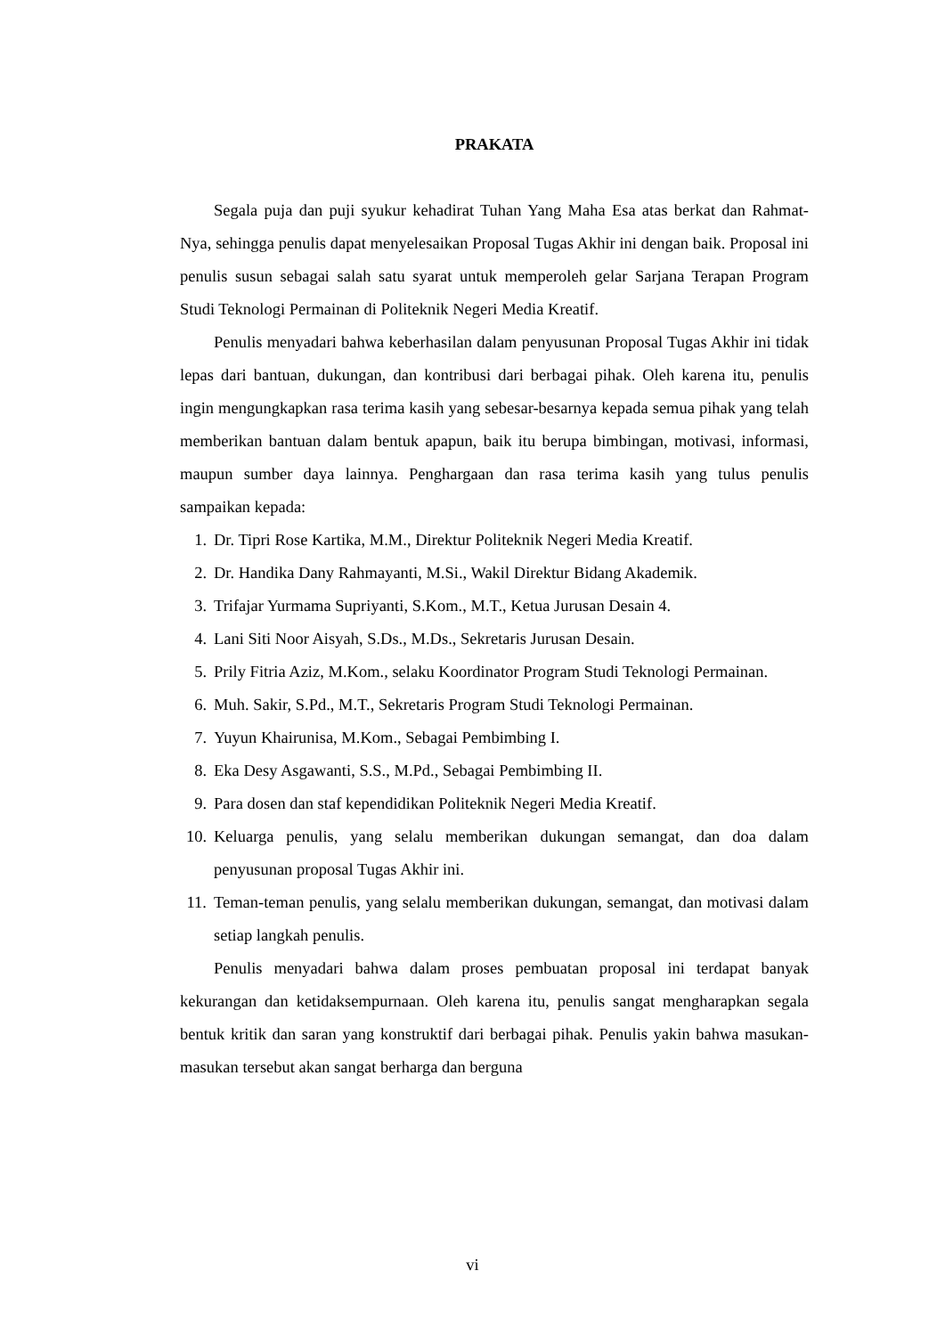PRAKATA
Segala puja dan puji syukur kehadirat Tuhan Yang Maha Esa atas berkat dan Rahmat-Nya, sehingga penulis dapat menyelesaikan Proposal Tugas Akhir ini dengan baik. Proposal ini penulis susun sebagai salah satu syarat untuk memperoleh gelar Sarjana Terapan Program Studi Teknologi Permainan di Politeknik Negeri Media Kreatif.
Penulis menyadari bahwa keberhasilan dalam penyusunan Proposal Tugas Akhir ini tidak lepas dari bantuan, dukungan, dan kontribusi dari berbagai pihak. Oleh karena itu, penulis ingin mengungkapkan rasa terima kasih yang sebesar-besarnya kepada semua pihak yang telah memberikan bantuan dalam bentuk apapun, baik itu berupa bimbingan, motivasi, informasi, maupun sumber daya lainnya. Penghargaan dan rasa terima kasih yang tulus penulis sampaikan kepada:
1. Dr. Tipri Rose Kartika, M.M., Direktur Politeknik Negeri Media Kreatif.
2. Dr. Handika Dany Rahmayanti, M.Si., Wakil Direktur Bidang Akademik.
3. Trifajar Yurmama Supriyanti, S.Kom., M.T., Ketua Jurusan Desain 4.
4. Lani Siti Noor Aisyah, S.Ds., M.Ds., Sekretaris Jurusan Desain.
5. Prily Fitria Aziz, M.Kom., selaku Koordinator Program Studi Teknologi Permainan.
6. Muh. Sakir, S.Pd., M.T., Sekretaris Program Studi Teknologi Permainan.
7. Yuyun Khairunisa, M.Kom., Sebagai Pembimbing I.
8. Eka Desy Asgawanti, S.S., M.Pd., Sebagai Pembimbing II.
9. Para dosen dan staf kependidikan Politeknik Negeri Media Kreatif.
10. Keluarga penulis, yang selalu memberikan dukungan semangat, dan doa dalam penyusunan proposal Tugas Akhir ini.
11. Teman-teman penulis, yang selalu memberikan dukungan, semangat, dan motivasi dalam setiap langkah penulis.
Penulis menyadari bahwa dalam proses pembuatan proposal ini terdapat banyak kekurangan dan ketidaksempurnaan. Oleh karena itu, penulis sangat mengharapkan segala bentuk kritik dan saran yang konstruktif dari berbagai pihak. Penulis yakin bahwa masukan-masukan tersebut akan sangat berharga dan berguna
vi